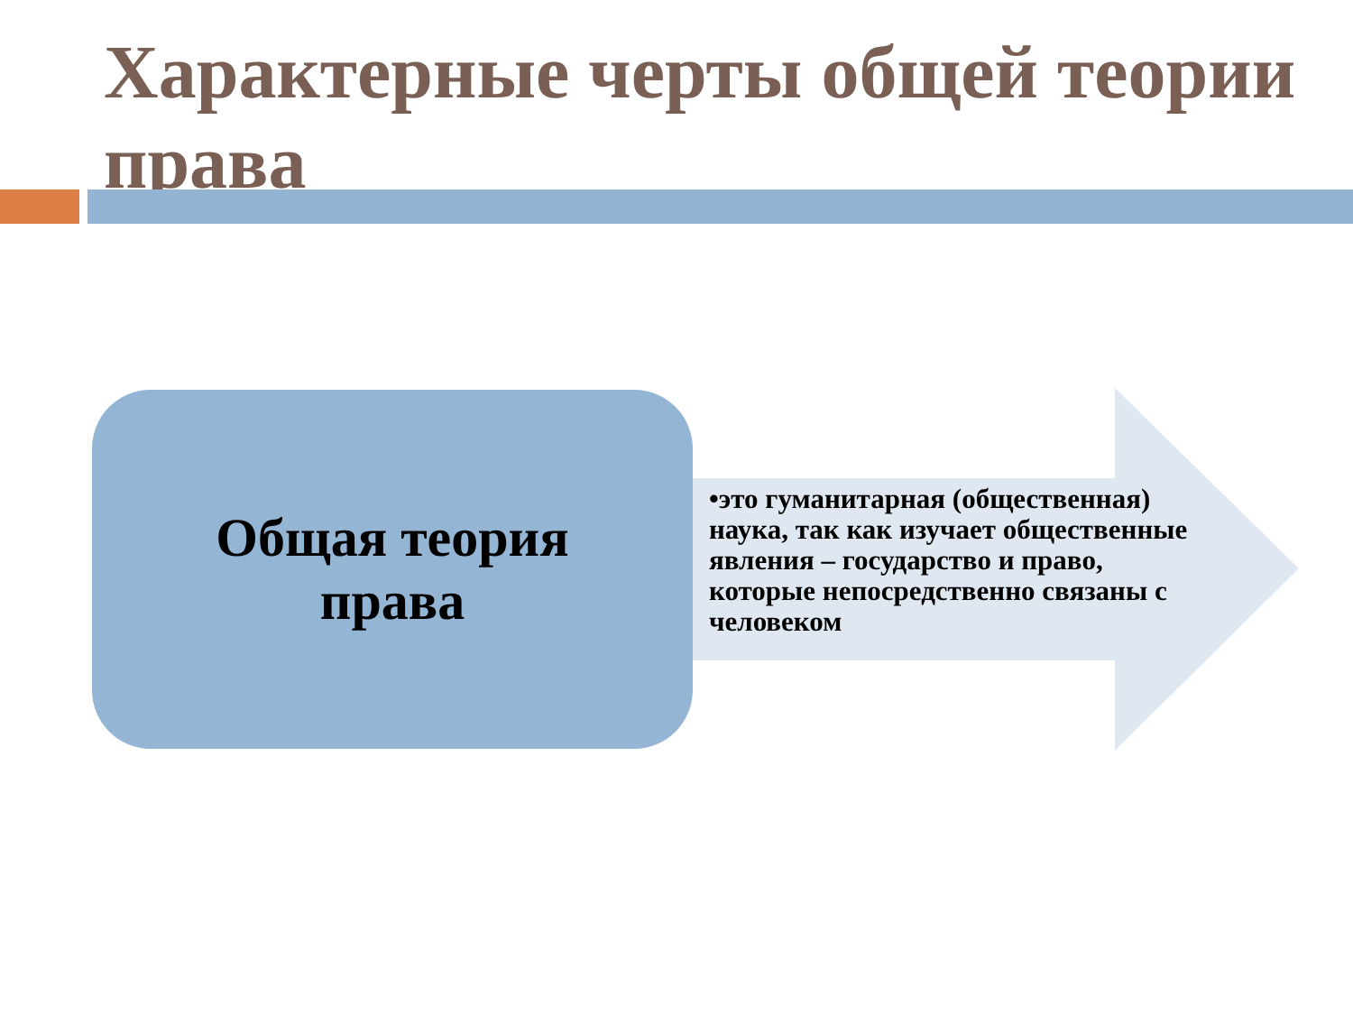Характерные черты общей теории права
Общая теория
права
•это гуманитарная (общественная) наука, так как изучает общественные явления – государство и право, которые непосредственно связаны с человеком